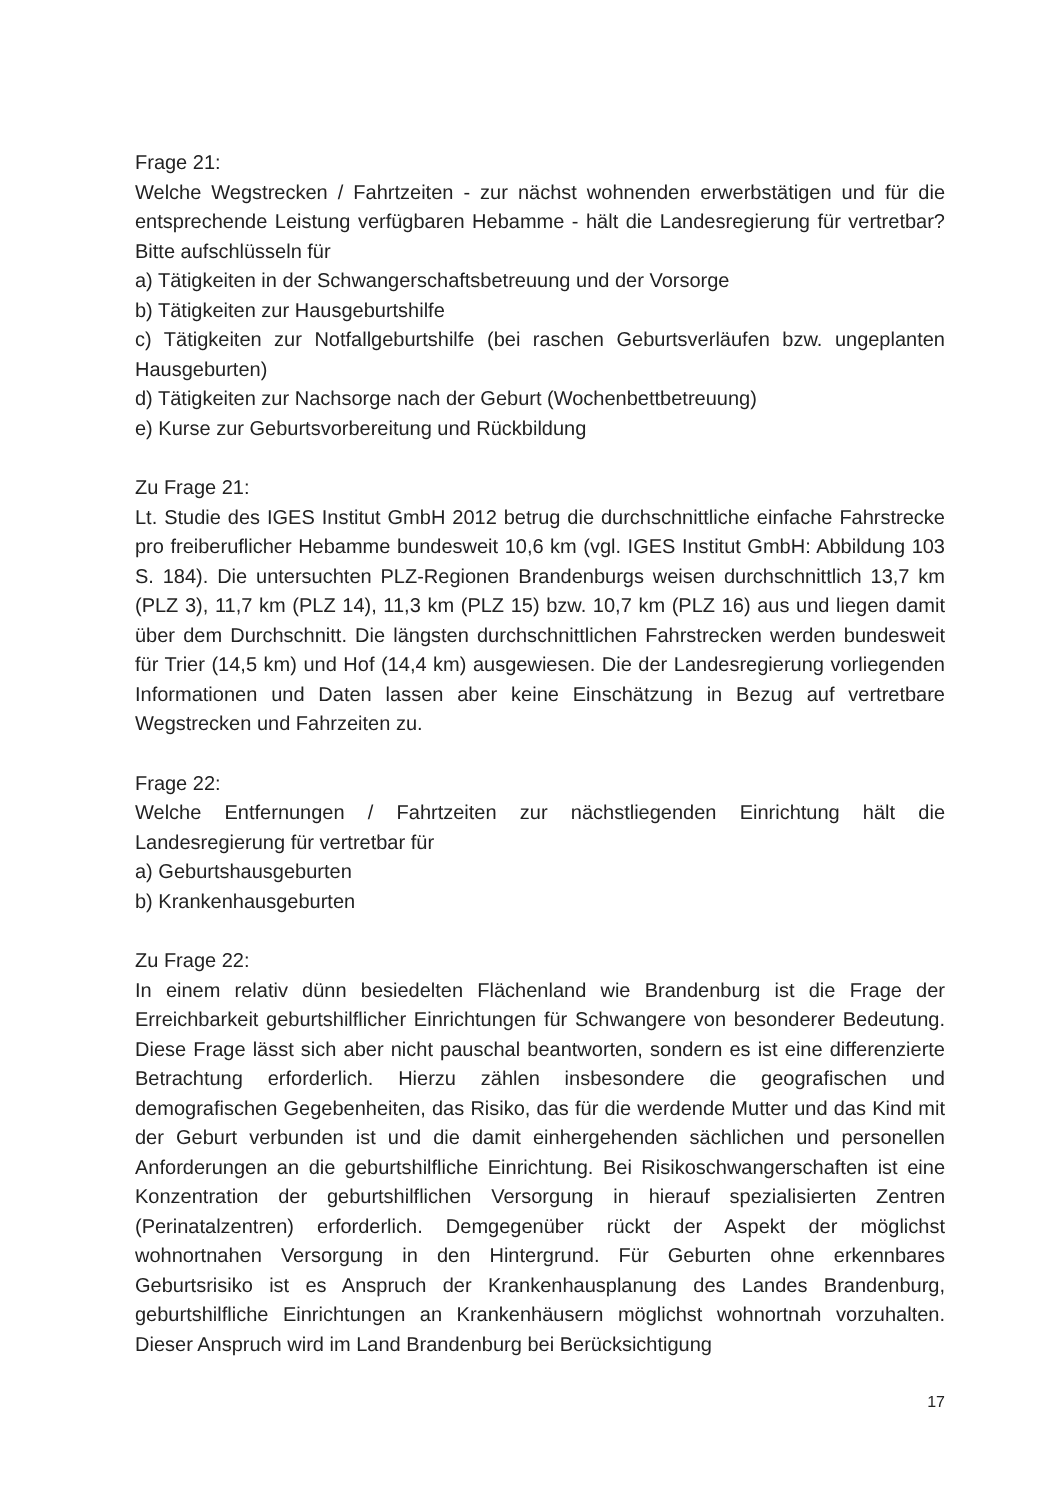Frage 21:
Welche Wegstrecken / Fahrtzeiten - zur nächst wohnenden erwerbstätigen und für die entsprechende Leistung verfügbaren Hebamme - hält die Landesregierung für vertretbar? Bitte aufschlüsseln für
a) Tätigkeiten in der Schwangerschaftsbetreuung und der Vorsorge
b) Tätigkeiten zur Hausgeburtshilfe
c) Tätigkeiten zur Notfallgeburtshilfe (bei raschen Geburtsverläufen bzw. ungeplanten Hausgeburten)
d) Tätigkeiten zur Nachsorge nach der Geburt (Wochenbettbetreuung)
e) Kurse zur Geburtsvorbereitung und Rückbildung
Zu Frage 21:
Lt. Studie des IGES Institut GmbH 2012 betrug die durchschnittliche einfache Fahrstrecke pro freiberuflicher Hebamme bundesweit 10,6 km (vgl. IGES Institut GmbH: Abbildung 103 S. 184). Die untersuchten PLZ-Regionen Brandenburgs weisen durchschnittlich 13,7 km (PLZ 3), 11,7 km (PLZ 14), 11,3 km (PLZ 15) bzw. 10,7 km (PLZ 16) aus und liegen damit über dem Durchschnitt. Die längsten durchschnittlichen Fahrstrecken werden bundesweit für Trier (14,5 km) und Hof (14,4 km) ausgewiesen. Die der Landesregierung vorliegenden Informationen und Daten lassen aber keine Einschätzung in Bezug auf vertretbare Wegstrecken und Fahrzeiten zu.
Frage 22:
Welche Entfernungen / Fahrtzeiten zur nächstliegenden Einrichtung hält die Landesregierung für vertretbar für
a) Geburtshausgeburten
b) Krankenhausgeburten
Zu Frage 22:
In einem relativ dünn besiedelten Flächenland wie Brandenburg ist die Frage der Erreichbarkeit geburtshilflicher Einrichtungen für Schwangere von besonderer Bedeutung. Diese Frage lässt sich aber nicht pauschal beantworten, sondern es ist eine differenzierte Betrachtung erforderlich. Hierzu zählen insbesondere die geografischen und demografischen Gegebenheiten, das Risiko, das für die werdende Mutter und das Kind mit der Geburt verbunden ist und die damit einhergehenden sächlichen und personellen Anforderungen an die geburtshilfliche Einrichtung. Bei Risikoschwangerschaften ist eine Konzentration der geburtshilflichen Versorgung in hierauf spezialisierten Zentren (Perinatalzentren) erforderlich. Demgegenüber rückt der Aspekt der möglichst wohnortnahen Versorgung in den Hintergrund. Für Geburten ohne erkennbares Geburtsrisiko ist es Anspruch der Krankenhausplanung des Landes Brandenburg, geburtshilfliche Einrichtungen an Krankenhäusern möglichst wohnortnah vorzuhalten. Dieser Anspruch wird im Land Brandenburg bei Berücksichtigung
17